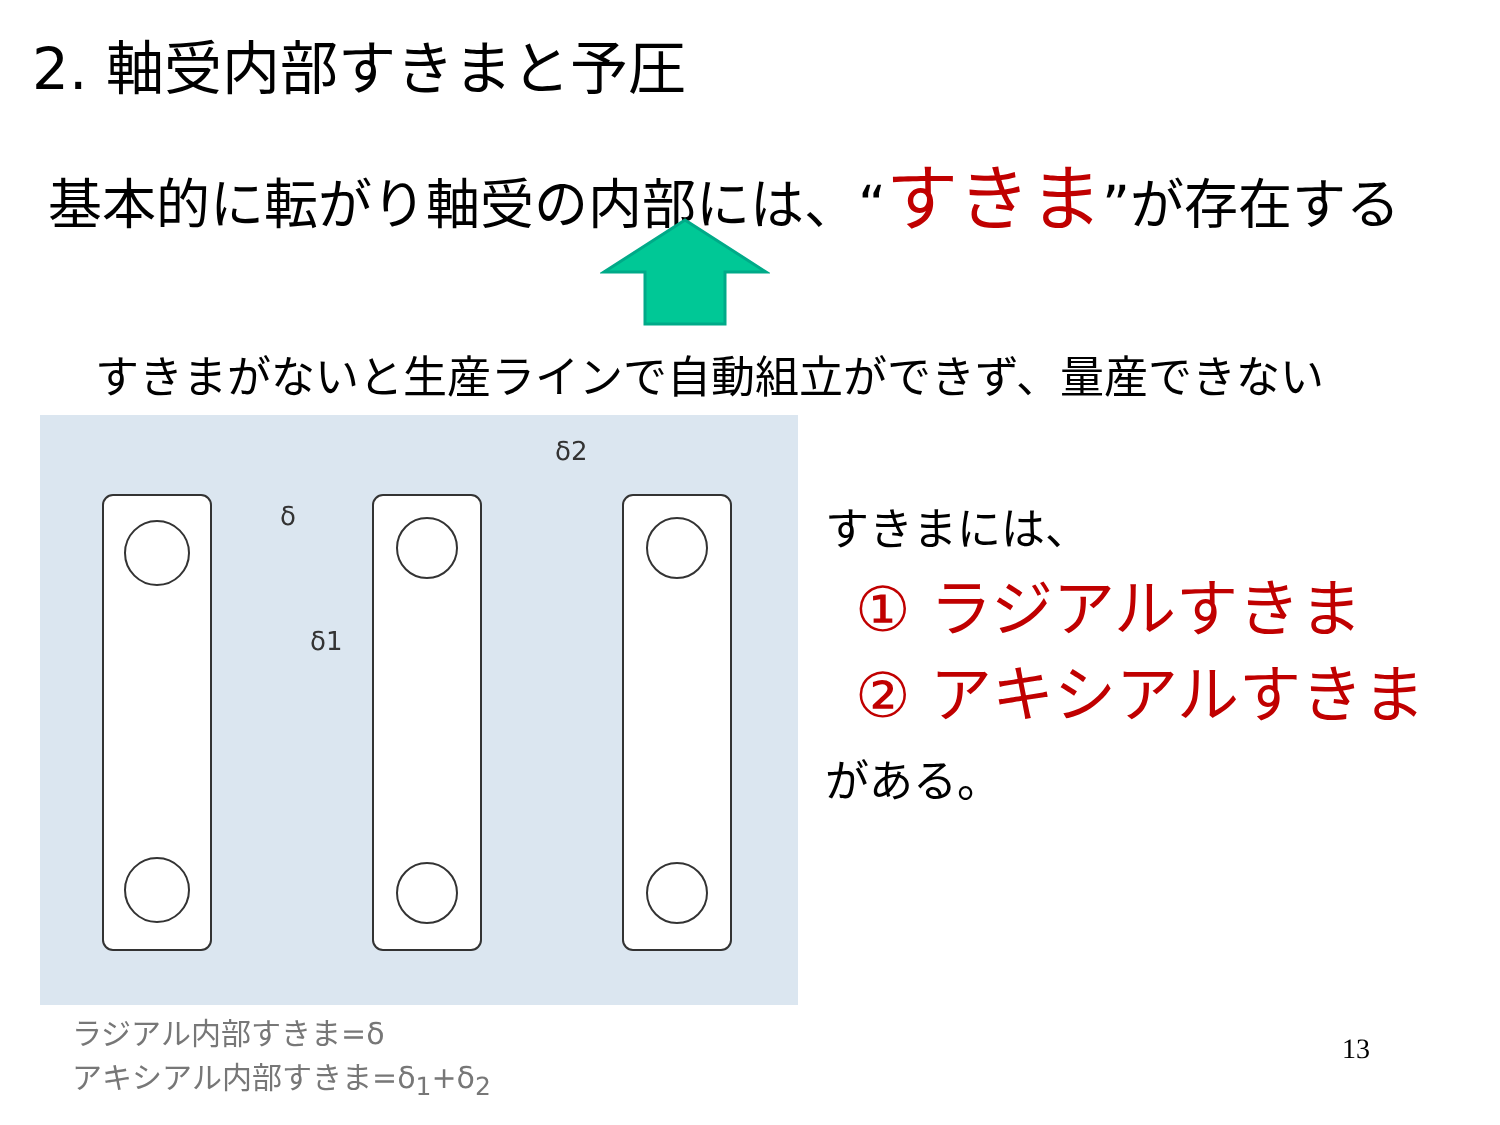2. 軸受内部すきまと予圧
基本的に転がり軸受の内部には、“すきま”が存在する
すきまがないと生産ラインで自動組立ができず、量産できない
δ
δ1
δ2
ラジアル内部すきま=δ
アキシアル内部すきま=δ<sub>1</sub>+δ<sub>2</sub>
すきまには、
① ラジアルすきま
② アキシアルすきま
がある。
13